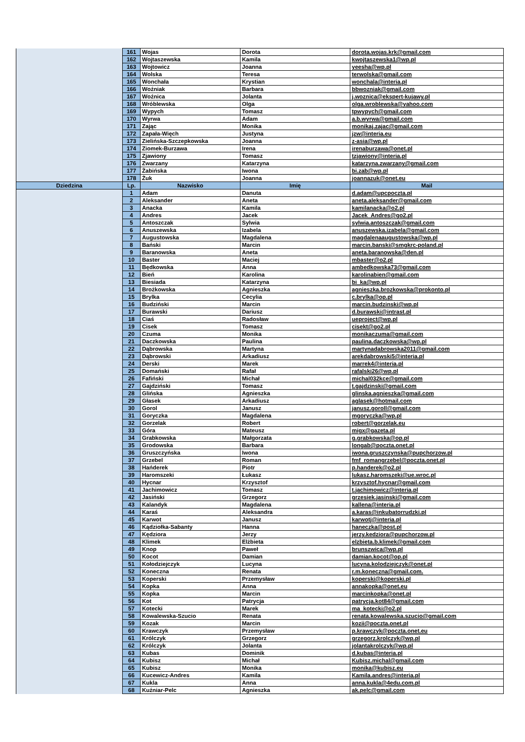| | 161 | Wojas | Dorota | dorota.wojas.krk@gmail.com |
| | 162 | Wojtaszewska | Kamila | kwojtaszewska1@wp.pl |
| | 163 | Wojtowicz | Joanna | yeesha@wp.pl |
| | 164 | Wolska | Teresa | terwolska@gmail.com |
| | 165 | Wonchała | Krystian | wonchala@interia.pl |
| | 166 | Woźniak | Barbara | bbwozniak@gmail.com |
| | 167 | Woźnica | Jolanta | j.woznica@ekspert-kujawy.pl |
| | 168 | Wróblewska | Olga | olga.wroblewska@yahoo.com |
| | 169 | Wypych | Tomasz | tpwypych@gmail.com |
| | 170 | Wyrwa | Adam | a.b.wyrwa@gmail.com |
| | 171 | Zając | Monika | monikaj.zajac@gmail.com |
| | 172 | Zapała-Więch | Justyna | jzw@interia.eu |
| | 173 | Zielińska-Szczepkowska | Joanna | z-asia@wp.pl |
| | 174 | Ziomek-Burzawa | Irena | irenaburzawa@onet.pl |
| | 175 | Zjawiony | Tomasz | tzjawiony@interia.pl |
| | 176 | Zwarzany | Katarzyna | katarzyna.zwarzany@gmail.com |
| | 177 | Żabińska | Iwona | bi.zab@wp.pl |
| | 178 | Żuk | Joanna | joannazuk@onet.eu |
| Dziedzina | Lp. | Nazwisko | Imię | Mail |
| | 1 | Adam | Danuta | d.adam@upcpoczta.pl |
| | 2 | Aleksander | Aneta | aneta.aleksander@gmail.com |
| | 3 | Anacka | Kamila | kamilanacka@o2.pl |
| | 4 | Andres | Jacek | Jacek_Andres@go2.pl |
| | 5 | Antoszczak | Sylwia | sylwia.antoszczak@gmail.com |
| | 6 | Anuszewska | Izabela | anuszewska.izabela@gmail.com |
| | 7 | Augustowska | Magdalena | magdalenaaugustowska@wp.pl |
| | 8 | Bański | Marcin | marcin.banski@smgkrc-poland.pl |
| | 9 | Baranowska | Aneta | aneta.baranowska@den.pl |
| | 10 | Baster | Maciej | mbaster@o2.pl |
| | 11 | Będkowska | Anna | ambedkowska73@gmail.com |
| | 12 | Bień | Karolina | karolinabien@gmail.com |
| | 13 | Biesiada | Katarzyna | bi_ka@wp.pl |
| | 14 | Brożkowska | Agnieszka | agnieszka.brozkowska@prokonto.pl |
| | 15 | Brylka | Cecylia | c.brylka@op.pl |
| | 16 | Budziński | Marcin | marcin.budzinski@wp.pl |
| | 17 | Burawski | Dariusz | d.burawski@intrast.pl |
| | 18 | Ciaś | Radosław | ueproject@wp.pl |
| | 19 | Cisek | Tomasz | cisekt@go2.pl |
| | 20 | Czuma | Monika | monikaczuma@gmail.com |
| | 21 | Daczkowska | Paulina | paulina.daczkowska@wp.pl |
| | 22 | Dąbrowska | Martyna | martynadabrowska2011@gmail.com |
| | 23 | Dąbrowski | Arkadiusz | arekdabrowski5@interia.pl |
| | 24 | Derski | Marek | marrek4@interia.pl |
| | 25 | Domański | Rafał | rafalski26@wp.pl |
| | 26 | Fafiński | Michał | michal032kce@gmail.com |
| | 27 | Gajdziński | Tomasz | t.gajdzinski@gmail.com |
| | 28 | Glińska | Agnieszka | glinska.agnieszka@gmail.com |
| | 29 | Głasek | Arkadiusz | aglasek@hotmail.com |
| | 30 | Gorol | Janusz | janusz.goroll@gmail.com |
| | 31 | Goryczka | Magdalena | mgoryczka@wp.pl |
| | 32 | Gorzelak | Robert | robert@gorzelak.eu |
| | 33 | Góra | Mateusz | migx@gazeta.pl |
| | 34 | Grabkowska | Małgorzata | g.grabkowska@op.pl |
| | 35 | Grodowska | Barbara | longab@poczta.onet.pl |
| | 36 | Gruszczyńska | Iwona | iwona.gruszczynska@pupchorzow.pl |
| | 37 | Grzebel | Roman | fmf_romangrzebel@poczta.onet.pl |
| | 38 | Hańderek | Piotr | p.handerek@o2.pl |
| | 39 | Haromszeki | Łukasz | lukasz.haromszeki@ue.wroc.pl |
| | 40 | Hycnar | Krzysztof | krzysztof.hycnar@gmail.com |
| | 41 | Jachimowicz | Tomasz | t.jachimowicz@interia.pl |
| | 42 | Jasiński | Grzegorz | grzesiek.jasinski@gmail.com |
| | 43 | Kalandyk | Magdalena | kallena@interia.pl |
| | 44 | Karaś | Aleksandra | a.karas@inkubatorrudzki.pl |
| | 45 | Karwot | Janusz | karwotj@interia.pl |
| | 46 | Kądziołka-Sabanty | Hanna | haneczka@post.pl |
| | 47 | Kędziora | Jerzy | jerzy.kedziora@pupchorzow.pl |
| | 48 | Klimek | Elżbieta | elzbieta.b.klimek@gmail.com |
| | 49 | Knop | Paweł | brunszwica@wp.pl |
| | 50 | Kocot | Damian | damian.kocot@op.pl |
| | 51 | Kołodziejczyk | Lucyna | lucyna.kolodziejczyk@onet.pl |
| | 52 | Koneczna | Renata | r.m.koneczna@gmail.com. |
| | 53 | Koperski | Przemysław | koperski@koperski.pl |
| | 54 | Kopka | Anna | annakopka@onet.eu |
| | 55 | Kopka | Marcin | marcinkopka@onet.pl |
| | 56 | Kot | Patrycja | patrycja.kot84@gmail.com |
| | 57 | Kotecki | Marek | ma_kotecki@o2.pl |
| | 58 | Kowalewska-Szucio | Renata | renata.kowalewska.szucio@gmail.com |
| | 59 | Kozak | Marcin | kozii@poczta.onet.pl |
| | 60 | Krawczyk | Przemysław | p.krawczyk@poczta.onet.eu |
| | 61 | Królczyk | Grzegorz | grzegorz.krolczyk@wp.pl |
| | 62 | Królczyk | Jolanta | jolantakrolczyk@wp.pl |
| | 63 | Kubas | Dominik | d.kubas@interia.pl |
| | 64 | Kubisz | Michał | Kubisz.michal@gmail.com |
| | 65 | Kubisz | Monika | monika@kubisz.eu |
| | 66 | Kucewicz-Andres | Kamila | Kamila.andres@interia.pl |
| | 67 | Kukla | Anna | anna.kukla@4edu.com.pl |
| | 68 | Kuźniar-Pelc | Agnieszka | ak.pelc@gmail.com |